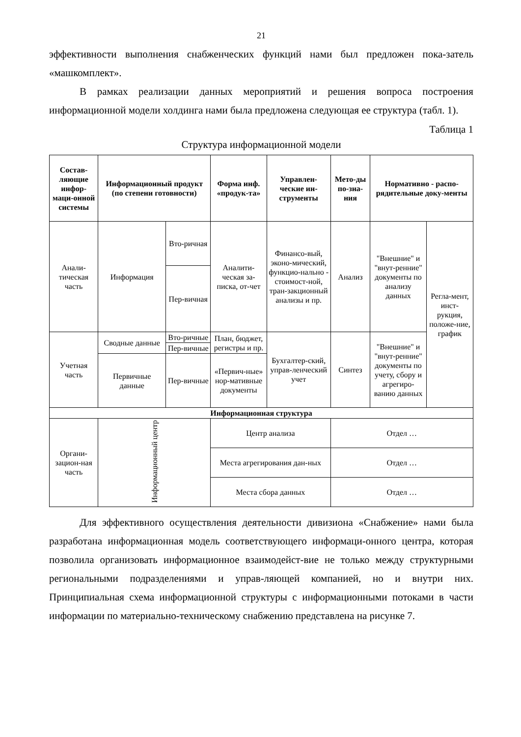21
эффективности выполнения снабженческих функций нами был предложен пока-затель «машкомплект».
В рамках реализации данных мероприятий и решения вопроса построения информационной модели холдинга нами была предложена следующая ее структура (табл. 1).
Таблица 1
Структура информационной модели
| Состав-ляющие инфор-маци-онной системы | Информационный продукт (по степени готовности) | | Форма инф. «продук-та» | Управлен-ческие ин-струменты | Мето-ды по-зна-ния | Нормативно - распо-рядительные доку-менты | |
| --- | --- | --- | --- | --- | --- | --- | --- |
| Анали-тическая часть | Информация | Вто-ричная | Аналити-ческая за-писка, от-чет | Финансо-вый, эконо-мический, функцио-нально - стоимост-ной, тран-закционный анализы и пр. | Анализ | "Внешние" и "внут-ренние" документы по анализу данных | Регла-мент, инст-рукция, положе-ние, график |
| | | Пер-вичная | | | | | |
| Учетная часть | Сводные данные | Вто-ричные | План, бюджет, регистры и пр. | Бухгалтер-ский, управ-ленческий учет | Синтез | "Внешние" и "внут-ренние" документы по учету, сбору и агрегиро-ванию данных | |
| | | Пер-вичные | | | | | |
| | Первичные данные | Пер-вичные | «Первич-ные» нор-мативные документы | | | | |
| Информационная структура | | | | | | | |
| Органи-зацион-ная часть | Информационный центр | | Центр анализа | | Отдел … | | |
| | | | Места агрегирования дан-ных | | Отдел … | | |
| | | | Места сбора данных | | Отдел … | | |
Для эффективного осуществления деятельности дивизиона «Снабжение» нами была разработана информационная модель соответствующего информаци-онного центра, которая позволила организовать информационное взаимодейст-вие не только между структурными региональными подразделениями и управ-ляющей компанией, но и внутри них. Принципиальная схема информационной структуры с информационными потоками в части информации по материально-техническому снабжению представлена на рисунке 7.